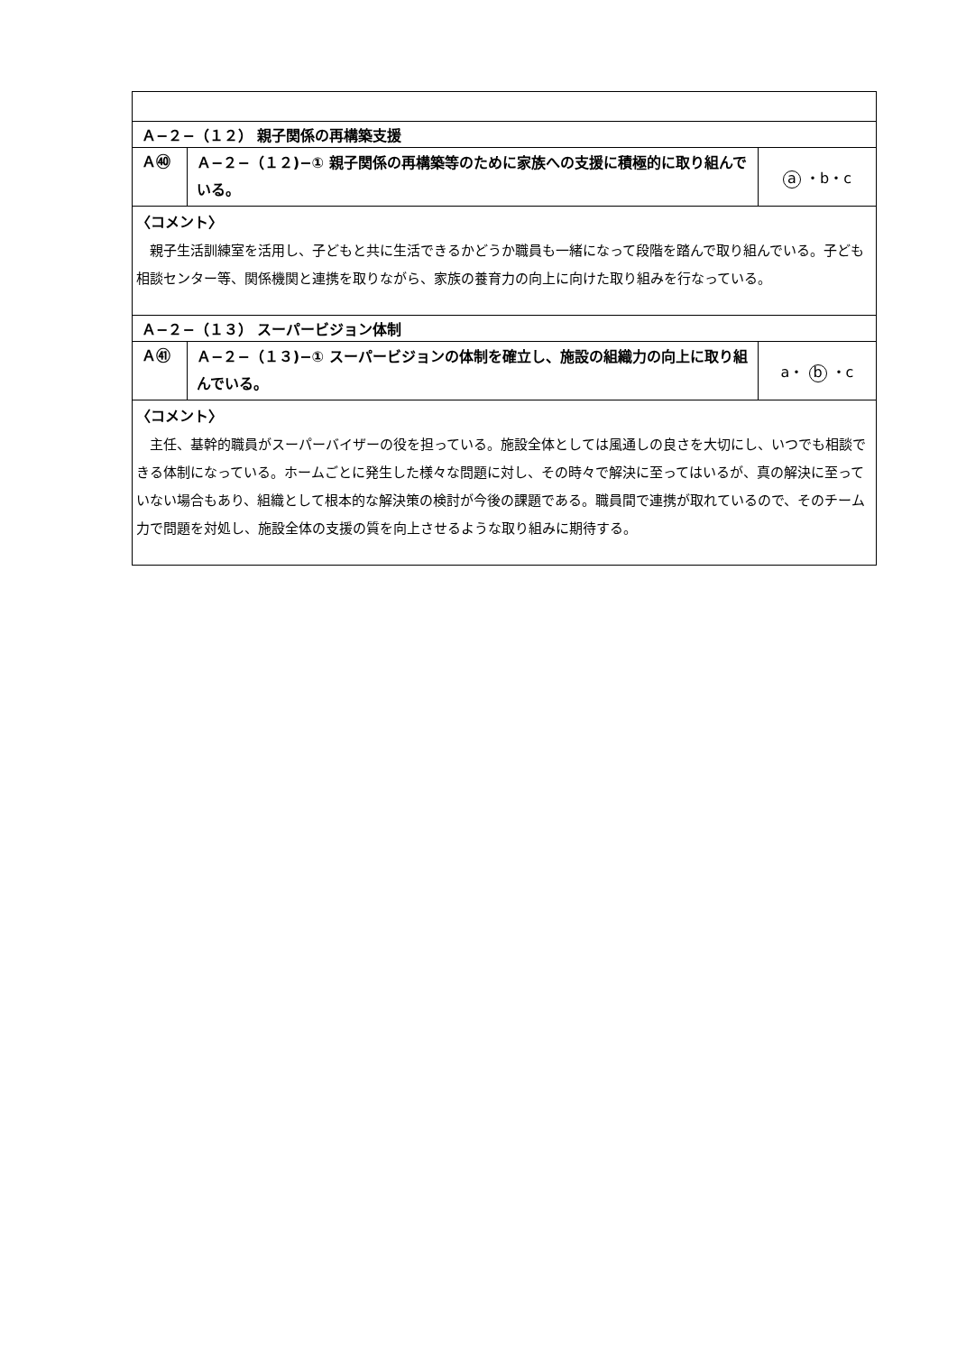| Ａ−２−（１２） 親子関係の再構築支援 | | |
| Ａ㊵ | Ａ−２−（１２)−① 親子関係の再構築等のために家族への支援に積極的に取り組んでいる。 | a ・b・c |
| 〈コメント〉 親子生活訓練室を活用し、子どもと共に生活できるかどうか職員も一緒になって段階を踏んで取り組んでいる。子ども相談センター等、関係機関と連携を取りながら、家族の養育力の向上に向けた取り組みを行なっている。 | | |
| Ａ−２−（１３） スーパービジョン体制 | | |
| Ａ㊶ | Ａ−２−（１３)−① スーパービジョンの体制を確立し、施設の組織力の向上に取り組んでいる。 | a・ b ・c |
| 〈コメント〉 主任、基幹的職員がスーパーバイザーの役を担っている。施設全体としては風通しの良さを大切にし、いつでも相談できる体制になっている。ホームごとに発生した様々な問題に対し、その時々で解決に至ってはいるが、真の解決に至っていない場合もあり、組織として根本的な解決策の検討が今後の課題である。職員間で連携が取れているので、そのチーム力で問題を対処し、施設全体の支援の質を向上させるような取り組みに期待する。 | | |